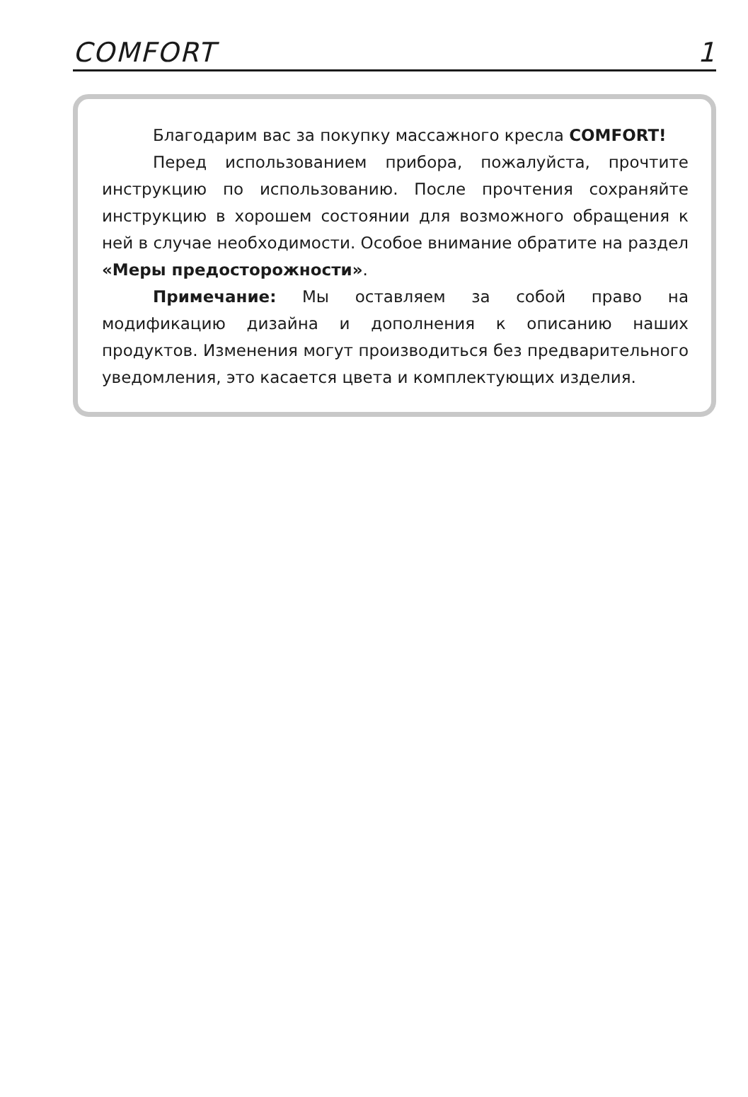COMFORT 1
Благодарим вас за покупку массажного кресла COMFORT!
Перед использованием прибора, пожалуйста, прочтите инструкцию по использованию. После прочтения сохраняйте инструкцию в хорошем состоянии для возможного обращения к ней в случае необходимости. Особое внимание обратите на раздел «Меры предосторожности».
Примечание: Мы оставляем за собой право на модификацию дизайна и дополнения к описанию наших продуктов. Изменения могут производиться без предварительного уведомления, это касается цвета и комплектующих изделия.